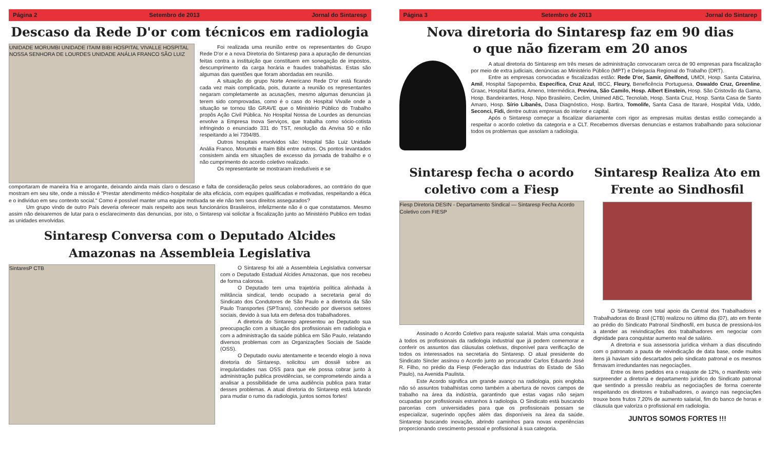Página 2 Setembro de 2013 Jornal do Sintaresp
Descaso da Rede D'or com técnicos em radiologia
UNIDADE MORUMBI UNIDADE ITAIM BIBI HOSPITAL VIVALLE HOSPITAL NOSSA SENHORA DE LOURDES UNIDADE ANÁLIA FRANCO SÃO LUIZ
Foi realizada uma reunião entre os representantes do Grupo Rede D'or e a nova Diretoria do Sintaresp para a apuração de denuncias feitas contra a instituição que constituem em sonegação de impostos, descumprimento da carga horária e fraudes trabalhistas. Estas são algumas das questões que foram abordadas em reunião.
A situação do grupo Norte Americano Rede D'or está ficando cada vez mais complicada, pois, durante a reunião os representantes negaram completamente as acusações, mesmo algumas denuncias já terem sido comprovadas, como é o caso do Hospital Vivalle onde a situação se tornou tão GRAVE que o Ministério Público do Trabalho propôs Ação Civil Pública. No Hospital Nossa de Lourdes as denuncias envolve a Empresa Inova Serviços, que trabalha como sócio-cotista infringindo o enunciado 331 do TST, resolução da Anvisa 50 e não respeitando a lei 7394/85.
Outros hospitais envolvidos são: Hospital São Luiz Unidade Anália Franco, Morumbi e Itaim Bibi entre outros. Os pontos levantados consistem ainda em situações de excesso da jornada de trabalho e o não cumprimento do acordo coletivo realizado.
Os representante se mostraram irredutíveis e se
comportaram de maneira fria e arrogante, deixando ainda mais claro o descaso e falta de consideração pelos seus colaboradores, ao contrário do que mostram em seu site, onde a missão é "Prestar atendimento médico-hospitalar de alta eficácia, com equipes qualificadas e motivadas, respeitando a ética e o indivíduo em seu contexto social." Como é possível manter uma equipe motivada se ele não tem seus direitos assegurados?
Um grupo vindo de outro País deveria oferecer mais respeito aos seus funcionários Brasileiros, infelizmente não é o que constatamos. Mesmo assim não deixaremos de lutar para o esclarecimento das denuncias, por isto, o Sintaresp vai solicitar a fiscalização junto ao Ministério Publico em todas as unidades envolvidas.
Sintaresp Conversa com o Deputado Alcides Amazonas na Assembleia Legislativa
SintaresP CTB
O Sintaresp foi até a Assembleia Legislativa conversar com o Deputado Estadual Alcides Amazonas, que nos recebeu de forma calorosa.
O Deputado tem uma trajetória política alinhada à militância sindical, tendo ocupado a secretaria geral do Sindicato dos Condutores de São Paulo e a diretoria da São Paulo Transportes (SPTrans), conhecido por diversos setores sociais, devido à sua luta em defesa dos trabalhadores.
A diretoria do Sintaresp apresentou ao Deputado sua preocupação com a situação dos profissionais em radiologia e com a administração da saúde pública em São Paulo, relatando diversos problemas com as Organizações Sociais de Saúde (OSS).
O Deputado ouviu atentamente e tecendo elogio à nova diretoria do Sintaresp, solicitou um dossiê sobre as irregularidades nas OSS para que ele possa cobrar junto à administração publica providências, se comprometendo ainda a analisar a possibilidade de uma audiência publica para tratar desses problemas. A atual diretoria do Sintaresp está lutando para mudar o rumo da radiologia, juntos somos fortes!
Página 3 Setembro de 2013 Jornal do Sintarep
Nova diretoria do Sintaresp faz em 90 dias
o que não fizeram em 20 anos
A atual diretoria do Sintaresp em três meses de administração convocaram cerca de 90 empresas para fiscalização por meio de extra judiciais, denúncias ao Ministério Público (MPT) e Delegacia Regional do Trabalho (DRT).
Entre as empresas convocadas e fiscalizadas estão: Rede D'or, Samir, Ghelfond, UMDI, Hosp. Santa Catarina, Amil, Hospital Sapopemba, Específica, Cruz Azul, IBCC, Fleury, Beneficência Portuguesa, Oswaldo Cruz, Greenline, Graac, Hospital Bartira, Ameno, Intermédica, Previna, São Camilo, Hosp. Albert Einstein, Hosp. São Cristovão da Gama, Hosp. Bandeirantes, Hosp. Nipo Brasileiro, Ceclim, Unimed ABC, Tecnolab, Hosp. Santa Cruz, Hosp. Santa Casa de Santo Amaro, Hosp. Sírio Libanês, Dasa Diagnóstico, Hosp. Bartira, Tomolife, Santa Casa de Itararé, Hospital Vida, Uddo, Seconci, Fidi, dentre outras empresas do interior e capital.
Após o Sintaresp começar a fiscalizar diariamente com rigor as empresas muitas destas estão começando a respeitar o acordo coletivo da categoria e a CLT. Recebemos diversas denuncias e estamos trabalhando para solucionar todos os problemas que assolam a radiologia.
Sintaresp fecha o acordo coletivo com a Fiesp
Fiesp Diretoria DESIN - Departamento Sindical — Sintaresp Fecha Acordo Coletivo com FIESP
Assinado o Acordo Coletivo para reajuste salarial. Mais uma conquista à todos os profissionais da radiologia industrial que já podem comemorar e conferir os assuntos das cláusulas coletivas, disponível para verificação de todos os interessados na secretaria do Sintaresp. O atual presidente do Sindicato Sincler assinou o Acordo junto ao procurador Carlos Eduardo José R. Filho, no prédio da Fiesp (Federação das Industrias do Estado de São Paulo), na Avenida Paulista.
Este Acordo significa um grande avanço na radiologia, pois engloba não só assuntos trabalhistas como também a abertura de novos campos de trabalho na área da indústria, garantindo que estas vagas não sejam ocupadas por profissionais estranhos à radiologia. O Sindicato está buscando parcerias com universidades para que os profissionais possam se especializar, sugerindo opções além das disponíveis na área da saúde. Sintaresp buscando inovação, abrindo caminhos para novas experiências proporcionando crescimento pessoal e profissional à sua categoria.
Sintaresp Realiza Ato em Frente ao Sindhosfil
O Sintaresp com total apoio da Central dos Trabalhadores e Trabalhadoras do Brasil (CTB) realizou no último dia (07), ato em frente ao prédio do Sindicato Patronal Sindhosfil, em busca de pressioná-los a atender as reivindicações dos trabalhadores em negociar com dignidade para conquistar aumento real de salário.
A diretoria e sua assessoria jurídica vinham a dias discutindo com o patronato a pauta de reivindicação de data base, onde muitos itens já haviam sido descartados pelo sindicato patronal e os mesmos firmavam irredundantes nas negociações.
Entre os itens pedidos era o reajuste de 12%, o manifesto veio surpreender a diretoria e departamento jurídico do Sindicato patronal que sentindo a pressão reabriu as negociações de forma coerente respeitando os diretores e trabalhadores, o avanço nas negociações trouxe bons frutos 7,20% de aumento salarial, fim do banco de horas e cláusula que valoriza o profissional em radiologia.
JUNTOS SOMOS FORTES !!!